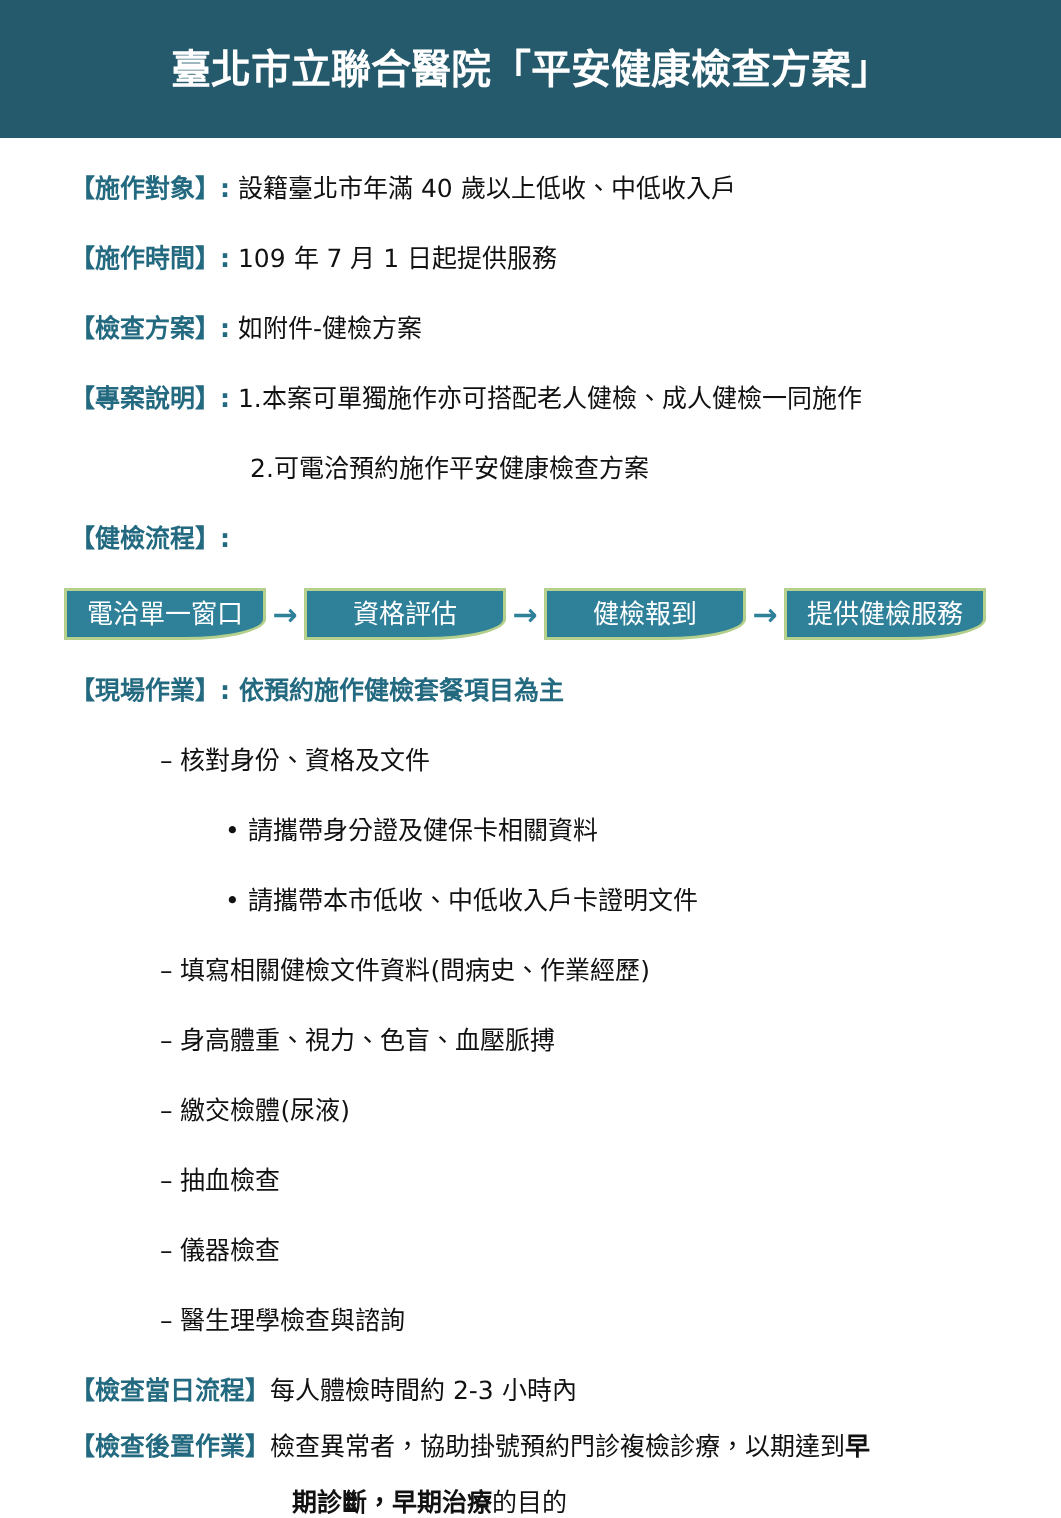臺北市立聯合醫院「平安健康檢查方案」
【施作對象】: 設籍臺北市年滿 40 歲以上低收、中低收入戶
【施作時間】: 109 年 7 月 1 日起提供服務
【檢查方案】: 如附件-健檢方案
【專案說明】: 1.本案可單獨施作亦可搭配老人健檢、成人健檢一同施作
2.可電洽預約施作平安健康檢查方案
【健檢流程】:
電洽單一窗口
→
資格評估
→
健檢報到
→
提供健檢服務
【現場作業】: 依預約施作健檢套餐項目為主
– 核對身份、資格及文件
• 請攜帶身分證及健保卡相關資料
• 請攜帶本市低收、中低收入戶卡證明文件
– 填寫相關健檢文件資料(問病史、作業經歷)
– 身高體重、視力、色盲、血壓脈搏
– 繳交檢體(尿液)
– 抽血檢查
– 儀器檢查
– 醫生理學檢查與諮詢
【檢查當日流程】每人體檢時間約 2-3 小時內
【檢查後置作業】檢查異常者，協助掛號預約門診複檢診療，以期達到早
期診斷，早期治療的目的